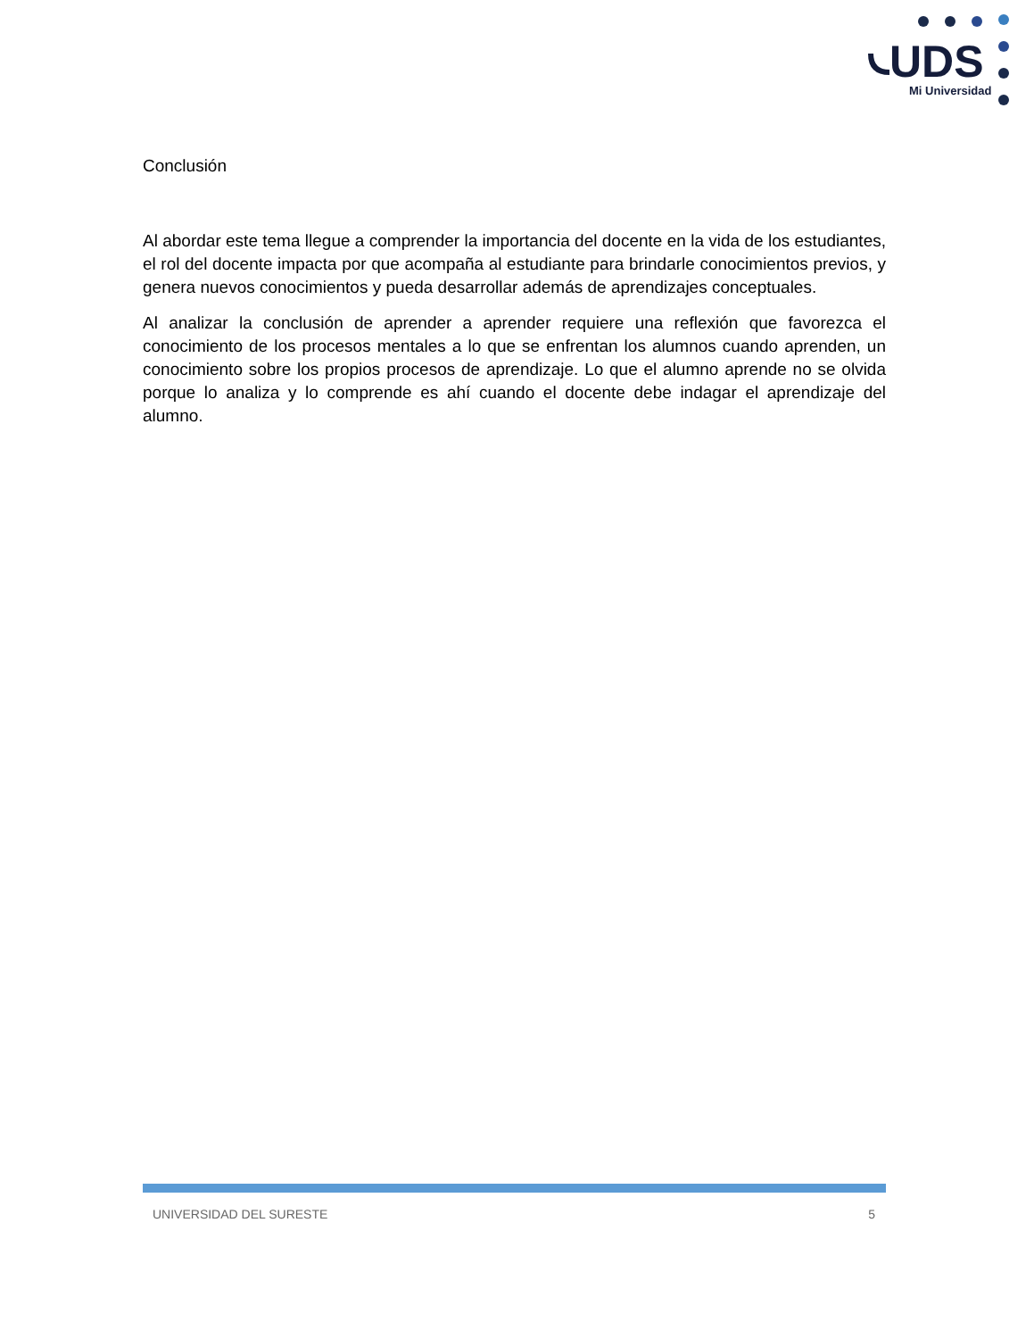UDS
Mi Universidad
Conclusión
Al abordar este tema llegue a comprender la importancia del docente en la vida de los estudiantes, el rol del docente impacta por que acompaña al estudiante para brindarle conocimientos previos, y genera nuevos conocimientos y pueda desarrollar además de aprendizajes conceptuales.
Al analizar la conclusión de aprender a aprender requiere una reflexión que favorezca el conocimiento de los procesos mentales a lo que se enfrentan los alumnos cuando aprenden, un conocimiento sobre los propios procesos de aprendizaje. Lo que el alumno aprende no se olvida porque lo analiza y lo comprende es ahí cuando el docente debe indagar el aprendizaje del alumno.
UNIVERSIDAD DEL SURESTE 5